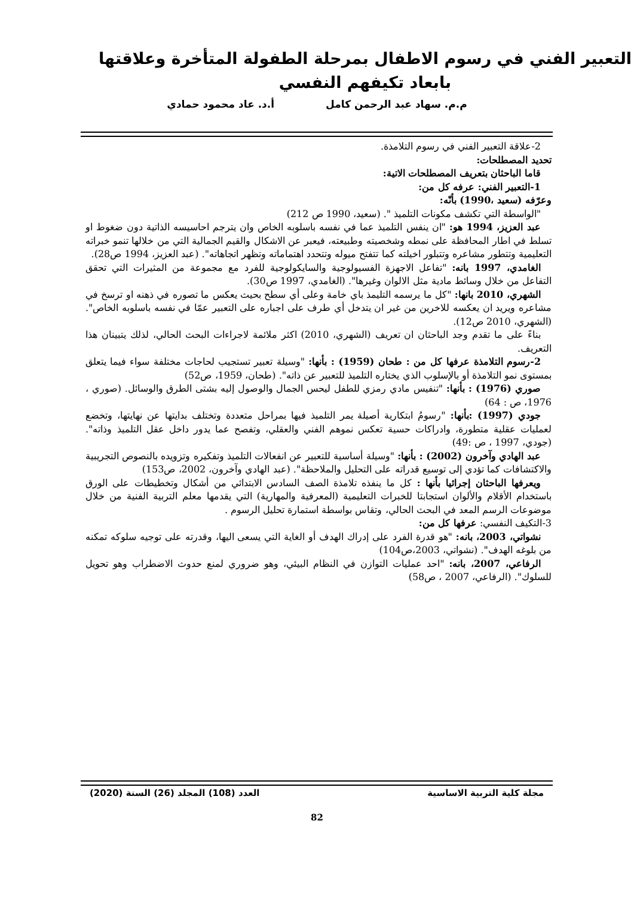التعبير الفني في رسوم الاطفال بمرحلة الطفولة المتأخرة وعلاقتها بابعاد تكيفهم النفسي
م.م. سهاد عبد الرحمن كامل أ.د. عاد محمود حمادي
2-علاقة التعبير الفني في رسوم التلامذة.
تحديد المصطلحات:
قاما الباحثان بتعريف المصطلحات الاتية:
1-التعبير الفني: عرفه كل من:
وعرّفه (سعيد ،1990) بأنّه:
"الواسطة التي تكشف مكونات التلميذ ". (سعيد، 1990 ص 212)
عبد العزيز، 1994 هو: "ان ينفس التلميذ عما في نفسه باسلوبه الخاص وان يترجم احاسيسه الذاتية دون ضغوط او تسلط في اطار المحافظة على نمطه وشخصيته وطبيعته، فيعبر عن الاشكال والقيم الجمالية التي من خلالها تنمو خبراته التعليمية وتتطور مشاعره وتتبلور اخيلته كما تتفتح ميوله وتتحدد اهتماماته وتظهر اتجاهاته". (عبد العزيز، 1994 ص28).
الغامدي، 1997 بانه: "تفاعل الاجهزة الفسيولوجية والسايكولوجية للفرد مع مجموعة من المثيرات التي تحقق التفاعل من خلال وسائط مادية مثل الالوان وغيرها". (الغامدي، 1997 ص30).
الشهري، 2010 بانها: "كل ما يرسمه التليمذ باي خامة وعلى أي سطح بحيث يعكس ما تصوره في ذهنه او ترسخ في مشاعره ويريد ان يعكسه للاخرين من غير ان يتدخل أي طرف على اجباره على التعبير عمّا في نفسه باسلوبه الخاص". (الشهري، 2010 ص12).
بناءً على ما تقدم وجد الباحثان ان تعريف (الشهري، 2010) اكثر ملائمة لاجراءات البحث الحالي، لذلك يتبينان هذا التعريف.
2-رسوم التلامذة عرفها كل من : طحان (1959) : بأنها: "وسيلة تعبير تستجيب لحاجات مختلفة سواء فيما يتعلق بمستوى نمو التلامذة أو بالإسلوب الذي يختاره التلميذ للتعبير عن ذاته". (طحان، 1959، ص52)
صوري (1976) : بأنها: "تنفيس مادي رمزي للطفل ليحس الجمال والوصول إليه بشتى الطرق والوسائل. (صوري ، 1976، ص : 64)
جودي (1997) :بأنها: "رسومُ ابتكارية أصيلة يمر التلميذ فيها بمراحل متعددة وتختلف بدايتها عن نهايتها، وتخضع لعمليات عقلية متطورة، وادراكات حسية تعكس نموهم الفني والعقلي، وتفصح عما يدور داخل عقل التلميذ وذاته". (جودي، 1997 ، ص :49)
عبد الهادي وآخرون (2002) : بأنها: "وسيلة أساسية للتعبير عن انفعالات التلميذ وتفكيره وتزويده بالنصوص التجريبية والاكتشافات كما تؤدي إلى توسيع قدراته على التحليل والملاحظة". (عبد الهادي وآخرون، 2002، ص153)
ويعرفها الباحثان إجرائيا بأنها : كل ما ينفذه تلامذة الصف السادس الابتدائي من أشكال وتخطيطات على الورق باستخدام الأقلام والألوان استجابتا للخبرات التعليمية (المعرفية والمهارية) التي يقدمها معلم التربية الفنية من خلال موضوعات الرسم المعد في البحث الحالي، وتقاس بواسطة استمارة تحليل الرسوم .
3-التكيف النفسي: عرفها كل من:
نشواتي، 2003، بانه: "هو قدرة الفرد على إدراك الهدف أو الغاية التي يسعى اليها، وقدرته على توجيه سلوكه تمكنه من بلوغه الهدف". (نشواتي، 2003،ص104)
الرفاعي، 2007، بانه: "احد عمليات التوازن في النظام البيئي، وهو ضروري لمنع حدوث الاضطراب وهو تحويل للسلوك". (الرفاعي، 2007 ، ص58)
مجلة كلية التربية الاساسية العدد (108) المجلد (26) السنة (2020)
82